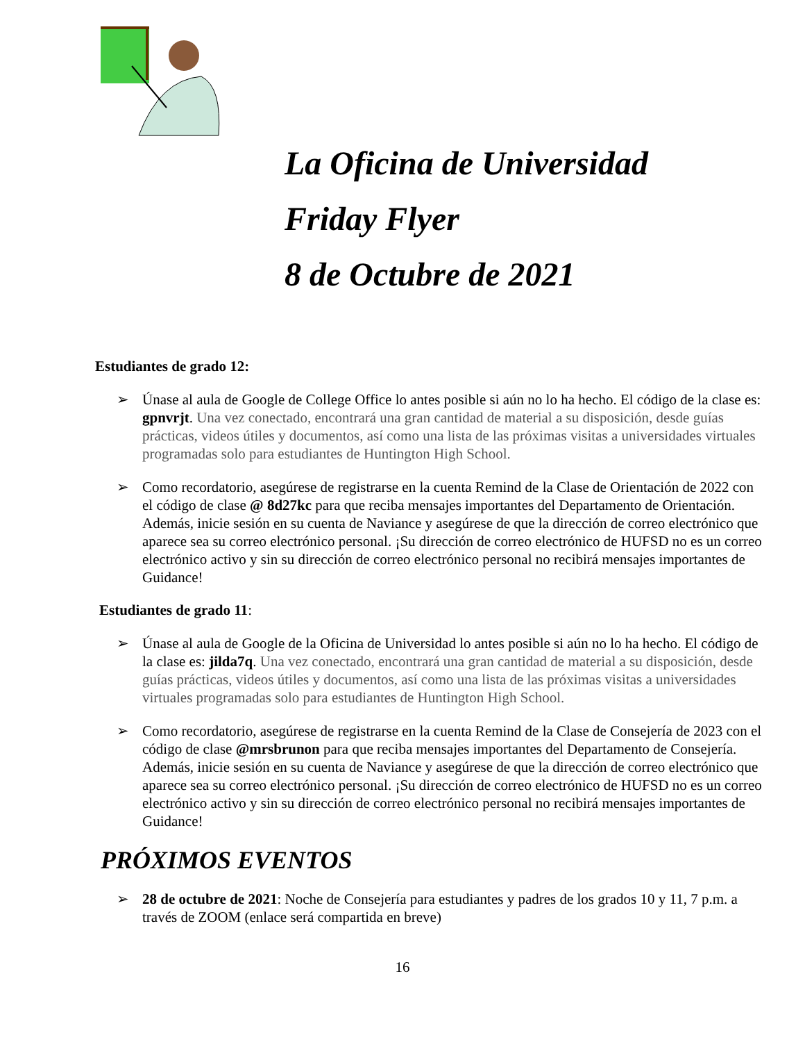La Oficina de Universidad
Friday Flyer
8 de Octubre de 2021
Estudiantes de grado 12:
➢ Únase al aula de Google de College Office lo antes posible si aún no lo ha hecho. El código de la clase es: gpnvrjt. Una vez conectado, encontrará una gran cantidad de material a su disposición, desde guías prácticas, videos útiles y documentos, así como una lista de las próximas visitas a universidades virtuales programadas solo para estudiantes de Huntington High School.
➢ Como recordatorio, asegúrese de registrarse en la cuenta Remind de la Clase de Orientación de 2022 con el código de clase @ 8d27kc para que reciba mensajes importantes del Departamento de Orientación. Además, inicie sesión en su cuenta de Naviance y asegúrese de que la dirección de correo electrónico que aparece sea su correo electrónico personal. ¡Su dirección de correo electrónico de HUFSD no es un correo electrónico activo y sin su dirección de correo electrónico personal no recibirá mensajes importantes de Guidance!
Estudiantes de grado 11:
➢ Únase al aula de Google de la Oficina de Universidad lo antes posible si aún no lo ha hecho. El código de la clase es: jilda7q. Una vez conectado, encontrará una gran cantidad de material a su disposición, desde guías prácticas, videos útiles y documentos, así como una lista de las próximas visitas a universidades virtuales programadas solo para estudiantes de Huntington High School.
➢ Como recordatorio, asegúrese de registrarse en la cuenta Remind de la Clase de Consejería de 2023 con el código de clase @mrsbrunon para que reciba mensajes importantes del Departamento de Consejería. Además, inicie sesión en su cuenta de Naviance y asegúrese de que la dirección de correo electrónico que aparece sea su correo electrónico personal. ¡Su dirección de correo electrónico de HUFSD no es un correo electrónico activo y sin su dirección de correo electrónico personal no recibirá mensajes importantes de Guidance!
PRÓXIMOS EVENTOS
➢ 28 de octubre de 2021: Noche de Consejería para estudiantes y padres de los grados 10 y 11, 7 p.m. a través de ZOOM (enlace será compartida en breve)
16